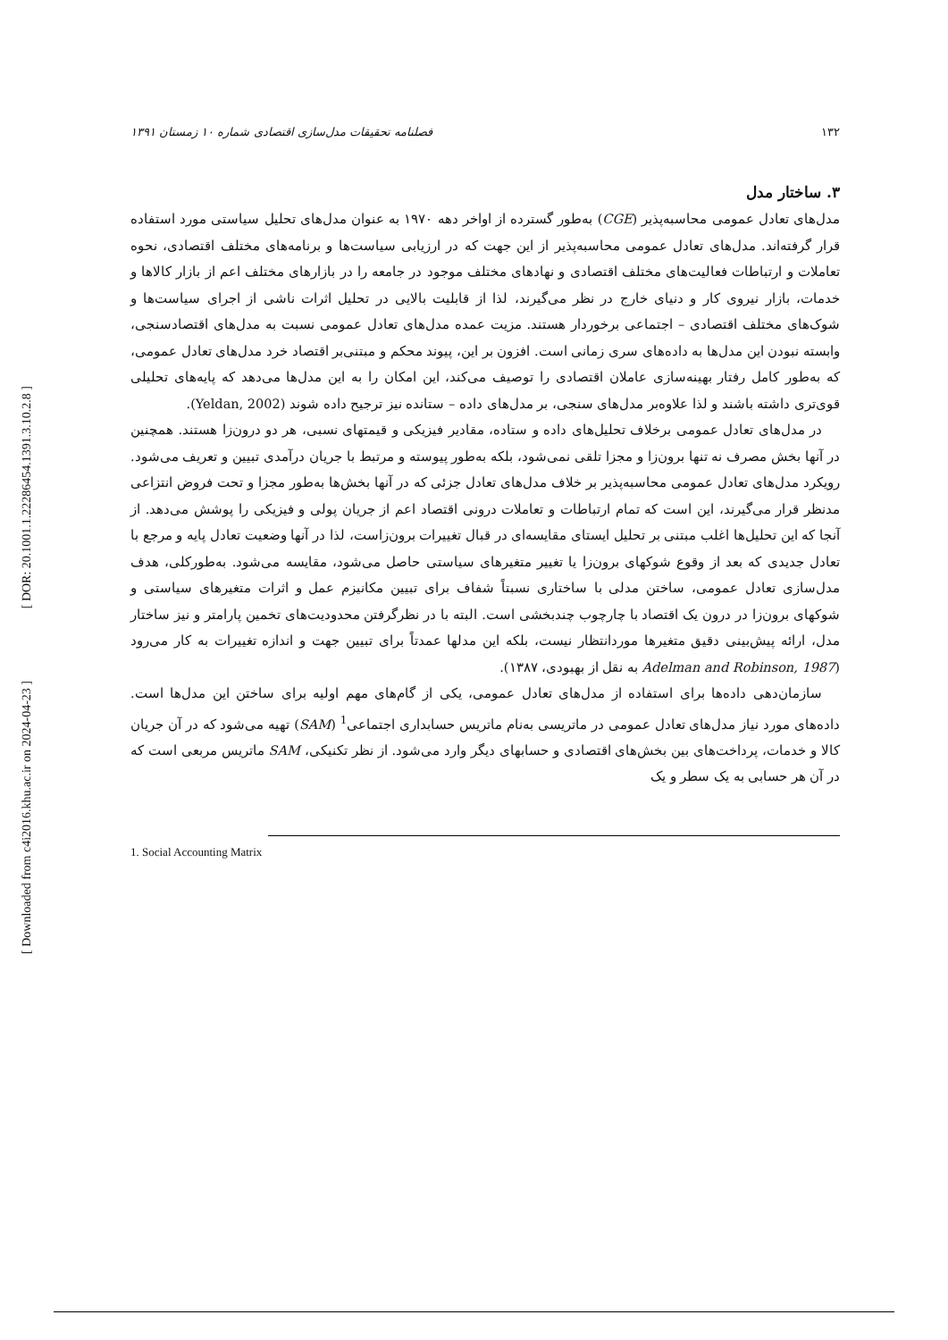[ DOR: 20.1001.1.22286454.1391.3.10.2.8 ]
[ Downloaded from c4i2016.khu.ac.ir on 2024-04-23 ]
۱۳۲ فصلنامه تحقیقات مدل‌سازی اقتصادی شماره ۱۰ زمستان ۱۳۹۱
۳. ساختار مدل
مدل‌های تعادل عمومی محاسبه‌پذیر (CGE) به‌طور گسترده از اواخر دهه ۱۹۷۰ به عنوان مدل‌های تحلیل سیاستی مورد استفاده قرار گرفته‌اند. مدل‌های تعادل عمومی محاسبه‌پذیر از این جهت که در ارزیابی سیاست‌ها و برنامه‌های مختلف اقتصادی، نحوه تعاملات و ارتباطات فعالیت‌های مختلف اقتصادی و نهادهای مختلف موجود در جامعه را در بازارهای مختلف اعم از بازار کالاها و خدمات، بازار نیروی کار و دنیای خارج در نظر می‌گیرند، لذا از قابلیت بالایی در تحلیل اثرات ناشی از اجرای سیاست‌ها و شوک‌های مختلف اقتصادی – اجتماعی برخوردار هستند. مزیت عمده مدل‌های تعادل عمومی نسبت به مدل‌های اقتصادسنجی، وابسته نبودن این مدل‌ها به داده‌های سری زمانی است. افزون بر این، پیوند محکم و مبتنی‌بر اقتصاد خرد مدل‌های تعادل عمومی، که به‌طور کامل رفتار بهینه‌سازی عاملان اقتصادی را توصیف می‌کند، این امکان را به این مدل‌ها می‌دهد که پایه‌های تحلیلی قوی‌تری داشته باشند و لذا علاوه‌بر مدل‌های سنجی، بر مدل‌های داده – ستانده نیز ترجیح داده شوند (Yeldan, 2002).
در مدل‌های تعادل عمومی برخلاف تحلیل‌های داده و ستاده، مقادیر فیزیکی و قیمتهای نسبی، هر دو درون‌زا هستند. همچنین در آنها بخش مصرف نه تنها برون‌زا و مجزا تلقی نمی‌شود، بلکه به‌طور پیوسته و مرتبط با جریان درآمدی تبیین و تعریف می‌شود. رویکرد مدل‌های تعادل عمومی محاسبه‌پذیر بر خلاف مدل‌های تعادل جزئی که در آنها بخش‌ها به‌طور مجزا و تحت فروض انتزاعی مدنظر قرار می‌گیرند، این است که تمام ارتباطات و تعاملات درونی اقتصاد اعم از جریان پولی و فیزیکی را پوشش می‌دهد. از آنجا که این تحلیل‌ها اغلب مبتنی بر تحلیل ایستای مقایسه‌ای در قبال تغییرات برون‌زاست، لذا در آنها وضعیت تعادل پایه و مرجع با تعادل جدیدی که بعد از وقوع شوکهای برون‌زا یا تغییر متغیرهای سیاستی حاصل می‌شود، مقایسه می‌شود. به‌طورکلی، هدف مدل‌سازی تعادل عمومی، ساختن مدلی با ساختاری نسبتاً شفاف برای تبیین مکانیزم عمل و اثرات متغیرهای سیاستی و شوکهای برون‌زا در درون یک اقتصاد با چارچوب چندبخشی است. البته با در نظرگرفتن محدودیت‌های تخمین پارامتر و نیز ساختار مدل، ارائه پیش‌بینی دقیق متغیرها موردانتظار نیست، بلکه این مدلها عمدتاً برای تبیین جهت و اندازه تغییرات به کار می‌رود (Adelman and Robinson, 1987 به نقل از بهبودی، ۱۳۸۷).
سازمان‌دهی داده‌ها برای استفاده از مدل‌های تعادل عمومی، یکی از گام‌های مهم اولیه برای ساختن این مدل‌ها است. داده‌های مورد نیاز مدل‌های تعادل عمومی در ماتریسی به‌نام ماتریس حسابداری اجتماعی<sup>1</sup> (SAM) تهیه می‌شود که در آن جریان کالا و خدمات، پرداخت‌های بین بخش‌های اقتصادی و حسابهای دیگر وارد می‌شود. از نظر تکنیکی، SAM ماتریس مربعی است که در آن هر حسابی به یک سطر و یک
1. Social Accounting Matrix